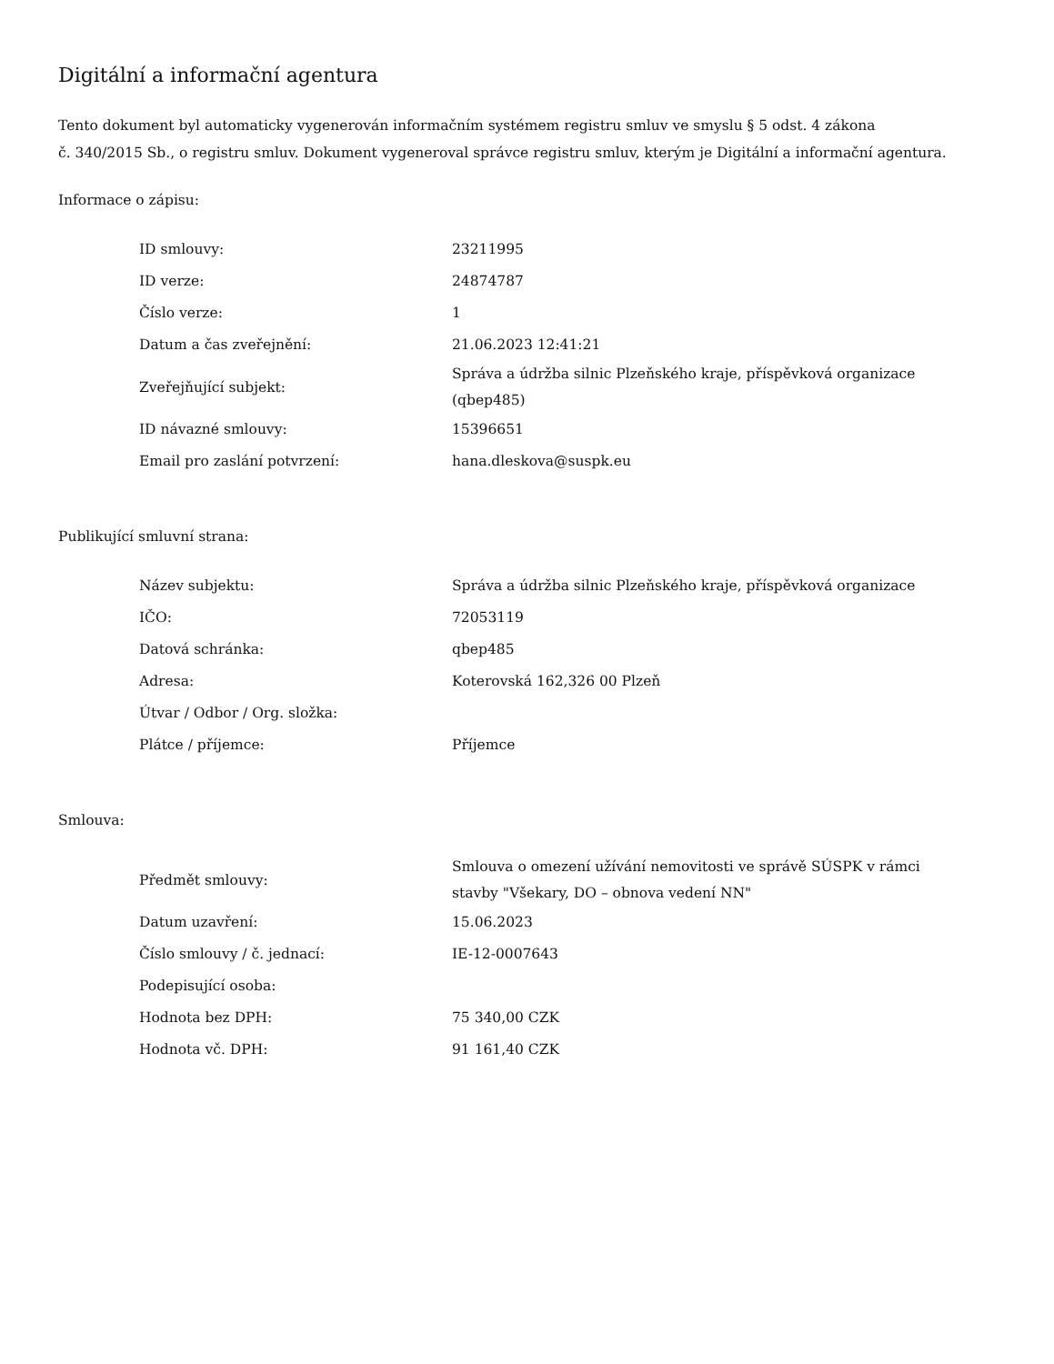Digitální a informační agentura
Tento dokument byl automaticky vygenerován informačním systémem registru smluv ve smyslu § 5 odst. 4 zákona
č. 340/2015 Sb., o registru smluv. Dokument vygeneroval správce registru smluv, kterým je Digitální a informační agentura.
Informace o zápisu:
| ID smlouvy: | 23211995 |
| ID verze: | 24874787 |
| Číslo verze: | 1 |
| Datum a čas zveřejnění: | 21.06.2023 12:41:21 |
| Zveřejňující subjekt: | Správa a údržba silnic Plzeňského kraje, příspěvková organizace (qbep485) |
| ID návazné smlouvy: | 15396651 |
| Email pro zaslání potvrzení: | hana.dleskova@suspk.eu |
Publikující smluvní strana:
| Název subjektu: | Správa a údržba silnic Plzeňského kraje, příspěvková organizace |
| IČO: | 72053119 |
| Datová schránka: | qbep485 |
| Adresa: | Koterovská 162,326 00 Plzeň |
| Útvar / Odbor / Org. složka: | |
| Plátce / příjemce: | Příjemce |
Smlouva:
| Předmět smlouvy: | Smlouva o omezení užívání nemovitosti ve správě SÚSPK v rámci stavby "Všekary, DO – obnova vedení NN" |
| Datum uzavření: | 15.06.2023 |
| Číslo smlouvy / č. jednací: | IE-12-0007643 |
| Podepisující osoba: | |
| Hodnota bez DPH: | 75 340,00 CZK |
| Hodnota vč. DPH: | 91 161,40 CZK |